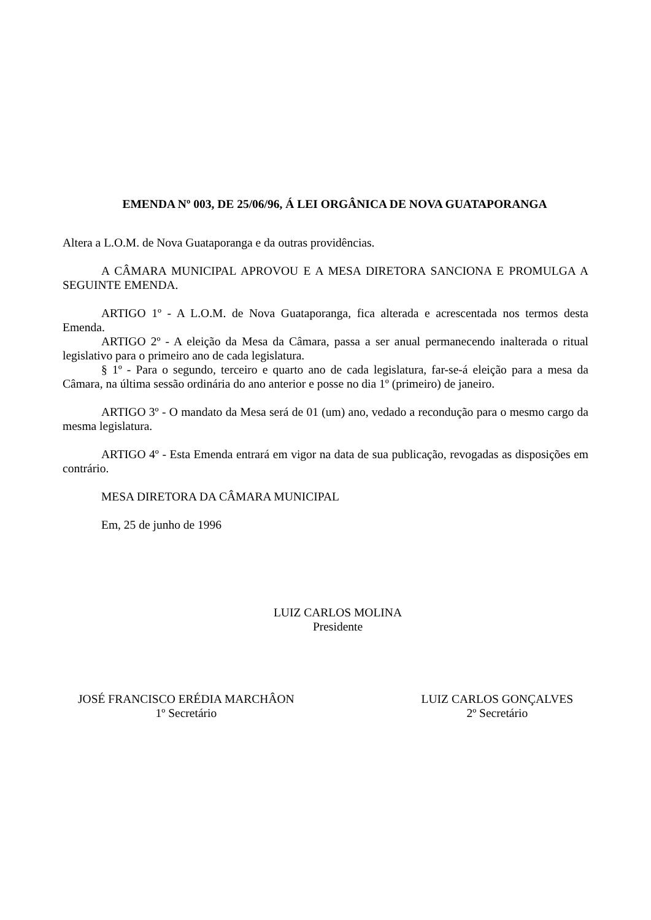EMENDA Nº 003, DE 25/06/96, Á LEI ORGÂNICA DE NOVA GUATAPORANGA
Altera a L.O.M. de Nova Guataporanga e da outras providências.
A CÂMARA MUNICIPAL APROVOU E A MESA DIRETORA SANCIONA E PROMULGA A SEGUINTE EMENDA.
ARTIGO 1º - A L.O.M. de Nova Guataporanga, fica alterada e acrescentada nos termos desta Emenda.
ARTIGO 2º - A eleição da Mesa da Câmara, passa a ser anual permanecendo inalterada o ritual legislativo para o primeiro ano de cada legislatura.
§ 1º - Para o segundo, terceiro e quarto ano de cada legislatura, far-se-á eleição para a mesa da Câmara, na última sessão ordinária do ano anterior e posse no dia 1º (primeiro) de janeiro.
ARTIGO 3º - O mandato da Mesa será de 01 (um) ano, vedado a recondução para o mesmo cargo da mesma legislatura.
ARTIGO 4º - Esta Emenda entrará em vigor na data de sua publicação, revogadas as disposições em contrário.
MESA DIRETORA DA CÂMARA MUNICIPAL
Em, 25 de junho de 1996
LUIZ CARLOS MOLINA
Presidente
JOSÉ FRANCISCO ERÉDIA MARCHÂON
1º Secretário
LUIZ CARLOS GONÇALVES
2º Secretário